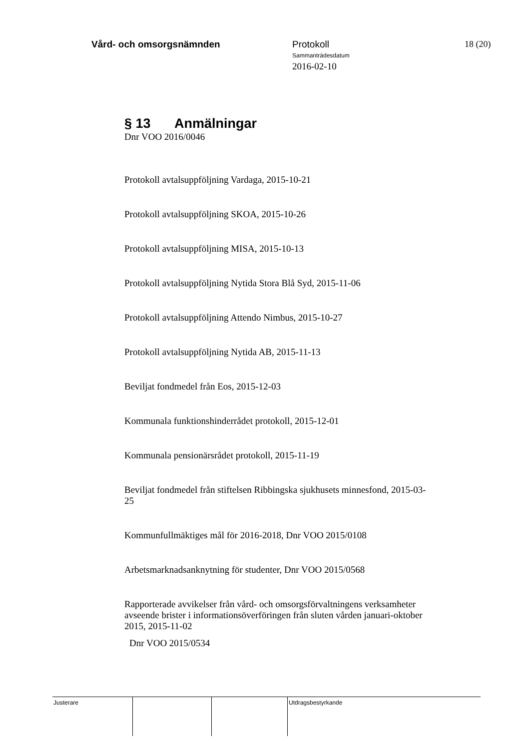Vård- och omsorgsnämnden
Protokoll
Sammanträdesdatum
2016-02-10
18 (20)
§ 13 Anmälningar
Dnr VOO 2016/0046
Protokoll avtalsuppföljning Vardaga, 2015-10-21
Protokoll avtalsuppföljning SKOA, 2015-10-26
Protokoll avtalsuppföljning MISA, 2015-10-13
Protokoll avtalsuppföljning Nytida Stora Blå Syd, 2015-11-06
Protokoll avtalsuppföljning Attendo Nimbus, 2015-10-27
Protokoll avtalsuppföljning Nytida AB, 2015-11-13
Beviljat fondmedel från Eos, 2015-12-03
Kommunala funktionshinderrådet protokoll, 2015-12-01
Kommunala pensionärsrådet protokoll, 2015-11-19
Beviljat fondmedel från stiftelsen Ribbingska sjukhusets minnesfond, 2015-03-25
Kommunfullmäktiges mål för 2016-2018, Dnr VOO 2015/0108
Arbetsmarknadsanknytning för studenter, Dnr VOO 2015/0568
Rapporterade avvikelser från vård- och omsorgsförvaltningens verksamheter avseende brister i informationsöverföringen från sluten vården januari-oktober 2015, 2015-11-02
Dnr VOO 2015/0534
Justerare Utdragsbestyrkande